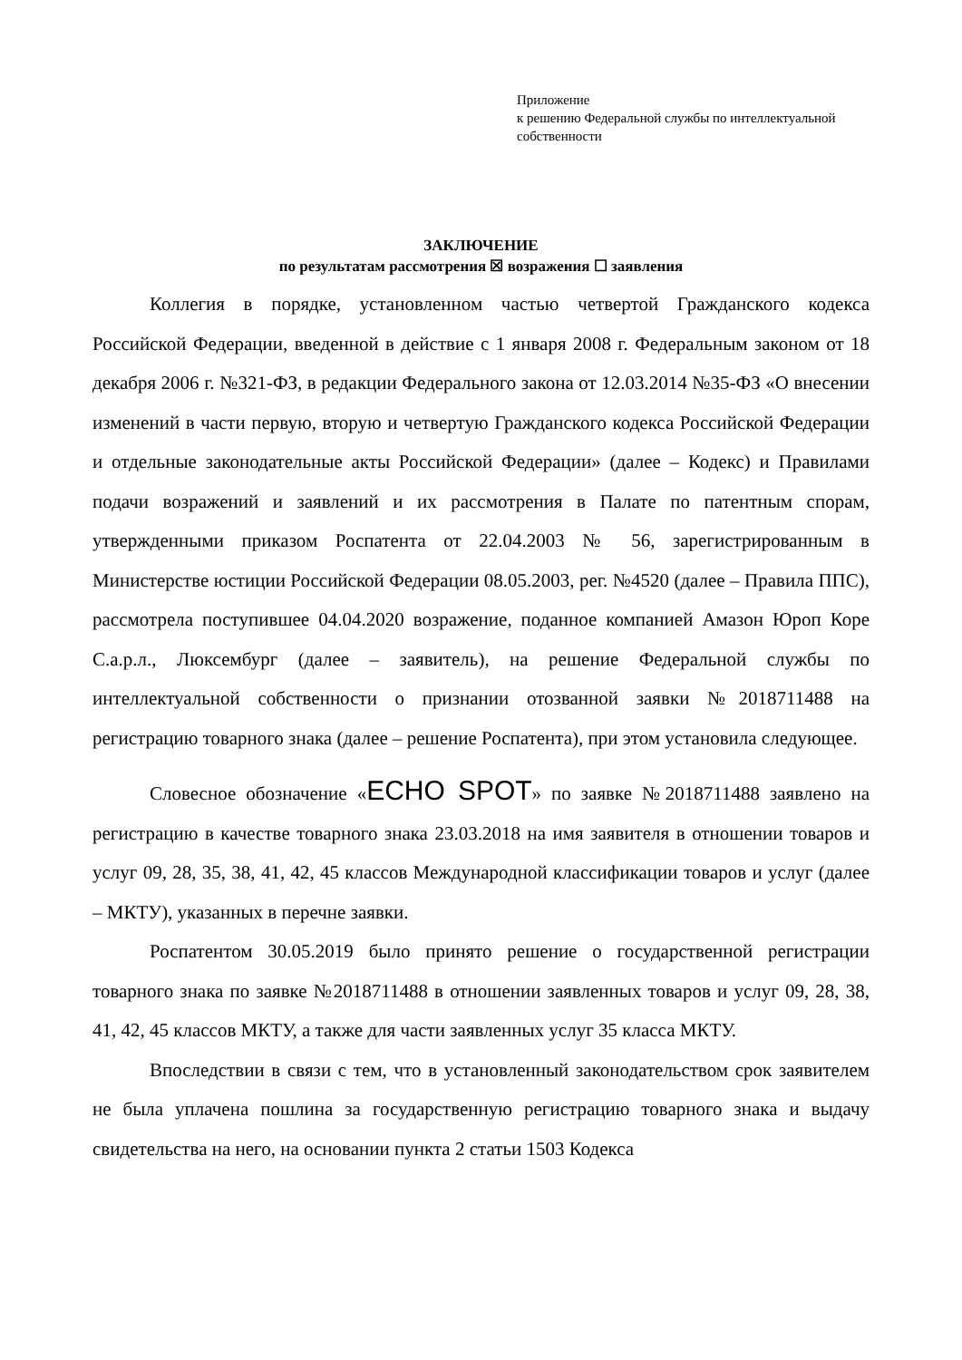Приложение
к решению Федеральной службы по интеллектуальной собственности
ЗАКЛЮЧЕНИЕ
по результатам рассмотрения ☒ возражения ☐ заявления
Коллегия в порядке, установленном частью четвертой Гражданского кодекса Российской Федерации, введенной в действие с 1 января 2008 г. Федеральным законом от 18 декабря 2006 г. №321-ФЗ, в редакции Федерального закона от 12.03.2014 №35-ФЗ «О внесении изменений в части первую, вторую и четвертую Гражданского кодекса Российской Федерации и отдельные законодательные акты Российской Федерации» (далее – Кодекс) и Правилами подачи возражений и заявлений и их рассмотрения в Палате по патентным спорам, утвержденными приказом Роспатента от 22.04.2003 № 56, зарегистрированным в Министерстве юстиции Российской Федерации 08.05.2003, рег. №4520 (далее – Правила ППС), рассмотрела поступившее 04.04.2020 возражение, поданное компанией Амазон Юроп Коре С.а.р.л., Люксембург (далее – заявитель), на решение Федеральной службы по интеллектуальной собственности о признании отозванной заявки №2018711488 на регистрацию товарного знака (далее – решение Роспатента), при этом установила следующее.
Словесное обозначение «ECHO SPOT» по заявке №2018711488 заявлено на регистрацию в качестве товарного знака 23.03.2018 на имя заявителя в отношении товаров и услуг 09, 28, 35, 38, 41, 42, 45 классов Международной классификации товаров и услуг (далее – МКТУ), указанных в перечне заявки.
Роспатентом 30.05.2019 было принято решение о государственной регистрации товарного знака по заявке №2018711488 в отношении заявленных товаров и услуг 09, 28, 38, 41, 42, 45 классов МКТУ, а также для части заявленных услуг 35 класса МКТУ.
Впоследствии в связи с тем, что в установленный законодательством срок заявителем не была уплачена пошлина за государственную регистрацию товарного знака и выдачу свидетельства на него, на основании пункта 2 статьи 1503 Кодекса